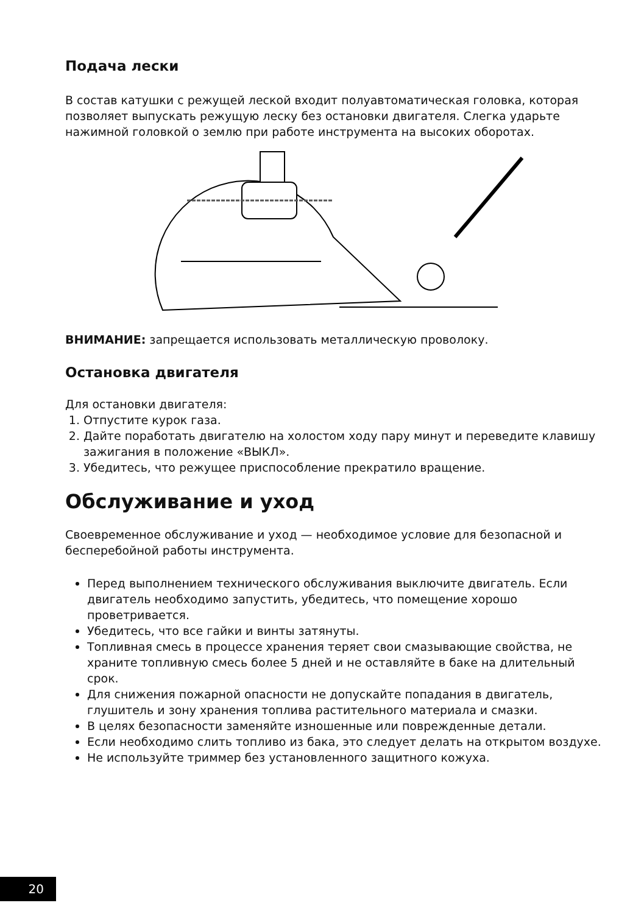Подача лески
В состав катушки с режущей леской входит полуавтоматическая головка, которая позволяет выпускать режущую леску без остановки двигателя. Слегка ударьте нажимной головкой о землю при работе инструмента на высоких оборотах.
ВНИМАНИЕ: запрещается использовать металлическую проволоку.
Остановка двигателя
Для остановки двигателя:
1. Отпустите курок газа.
2. Дайте поработать двигателю на холостом ходу пару минут и переведите клавишу зажигания в положение «ВЫКЛ».
3. Убедитесь, что режущее приспособление прекратило вращение.
Обслуживание и уход
Своевременное обслуживание и уход — необходимое условие для безопасной и бесперебойной работы инструмента.
Перед выполнением технического обслуживания выключите двигатель. Если двигатель необходимо запустить, убедитесь, что помещение хорошо проветривается.
Убедитесь, что все гайки и винты затянуты.
Топливная смесь в процессе хранения теряет свои смазывающие свойства, не храните топливную смесь более 5 дней и не оставляйте в баке на длительный срок.
Для снижения пожарной опасности не допускайте попадания в двигатель, глушитель и зону хранения топлива растительного материала и смазки.
В целях безопасности заменяйте изношенные или поврежденные детали.
Если необходимо слить топливо из бака, это следует делать на открытом воздухе.
Не используйте триммер без установленного защитного кожуха.
20